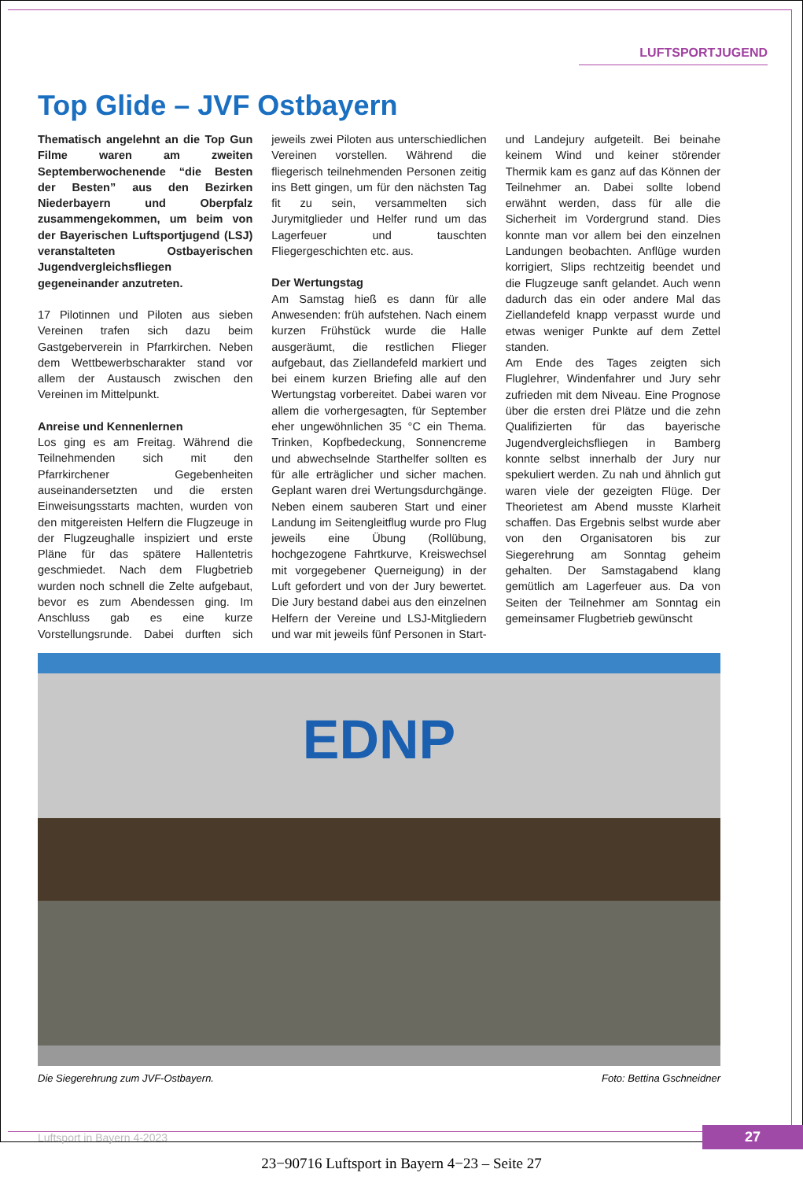LUFTSPORTJUGEND
Top Glide – JVF Ostbayern
Thematisch angelehnt an die Top Gun Filme waren am zweiten Septemberwochenende “die Besten der Besten” aus den Bezirken Niederbayern und Oberpfalz zusammengekommen, um beim von der Bayerischen Luftsportjugend (LSJ) veranstalteten Ostbayerischen Jugendvergleichsfliegen gegeneinander anzutreten.
17 Pilotinnen und Piloten aus sieben Vereinen trafen sich dazu beim Gastgeberverein in Pfarrkirchen. Neben dem Wettbewerbscharakter stand vor allem der Austausch zwischen den Vereinen im Mittelpunkt.
Anreise und Kennenlernen
Los ging es am Freitag. Während die Teilnehmenden sich mit den Pfarrkirchener Gegebenheiten auseinandersetzten und die ersten Einweisungsstarts machten, wurden von den mitgereisten Helfern die Flugzeuge in der Flugzeughalle inspiziert und erste Pläne für das spätere Hallentetris geschmiedet. Nach dem Flugbetrieb wurden noch schnell die Zelte aufgebaut, bevor es zum Abendessen ging. Im Anschluss gab es eine kurze Vorstellungsrunde. Dabei durften sich jeweils zwei Piloten aus unterschiedlichen Vereinen vorstellen. Während die fliegerisch teilnehmenden Personen zeitig ins Bett gingen, um für den nächsten Tag fit zu sein, versammelten sich Jurymitglieder und Helfer rund um das Lagerfeuer und tauschten Fliegergeschichten etc. aus.
Der Wertungstag
Am Samstag hieß es dann für alle Anwesenden: früh aufstehen. Nach einem kurzen Frühstück wurde die Halle ausgeräumt, die restlichen Flieger aufgebaut, das Ziellandefeld markiert und bei einem kurzen Briefing alle auf den Wertungstag vorbereitet. Dabei waren vor allem die vorhergesagten, für September eher ungewöhnlichen 35 °C ein Thema. Trinken, Kopfbedeckung, Sonnencreme und abwechselnde Starthelfer sollten es für alle erträglicher und sicher machen. Geplant waren drei Wertungsdurchgänge. Neben einem sauberen Start und einer Landung im Seitengleitflug wurde pro Flug jeweils eine Übung (Rollübung, hochgezogene Fahrtkurve, Kreiswechsel mit vorgegebener Querneigung) in der Luft gefordert und von der Jury bewertet. Die Jury bestand dabei aus den einzelnen Helfern der Vereine und LSJ-Mitgliedern und war mit jeweils fünf Personen in Start- und Landejury aufgeteilt. Bei beinahe keinem Wind und keiner störender Thermik kam es ganz auf das Können der Teilnehmer an. Dabei sollte lobend erwähnt werden, dass für alle die Sicherheit im Vordergrund stand. Dies konnte man vor allem bei den einzelnen Landungen beobachten. Anflüge wurden korrigiert, Slips rechtzeitig beendet und die Flugzeuge sanft gelandet. Auch wenn dadurch das ein oder andere Mal das Ziellandefeld knapp verpasst wurde und etwas weniger Punkte auf dem Zettel standen.
Am Ende des Tages zeigten sich Fluglehrer, Windenfahrer und Jury sehr zufrieden mit dem Niveau. Eine Prognose über die ersten drei Plätze und die zehn Qualifizierten für das bayerische Jugendvergleichsfliegen in Bamberg konnte selbst innerhalb der Jury nur spekuliert werden. Zu nah und ähnlich gut waren viele der gezeigten Flüge. Der Theorietest am Abend musste Klarheit schaffen. Das Ergebnis selbst wurde aber von den Organisatoren bis zur Siegerehrung am Sonntag geheim gehalten. Der Samstagabend klang gemütlich am Lagerfeuer aus. Da von Seiten der Teilnehmer am Sonntag ein gemeinsamer Flugbetrieb gewünscht
EDNP
Die Siegerehrung zum JVF-Ostbayern. Foto: Bettina Gschneidner
Luftsport in Bayern 4-2023 27
23−90716 Luftsport in Bayern 4−23 – Seite 27